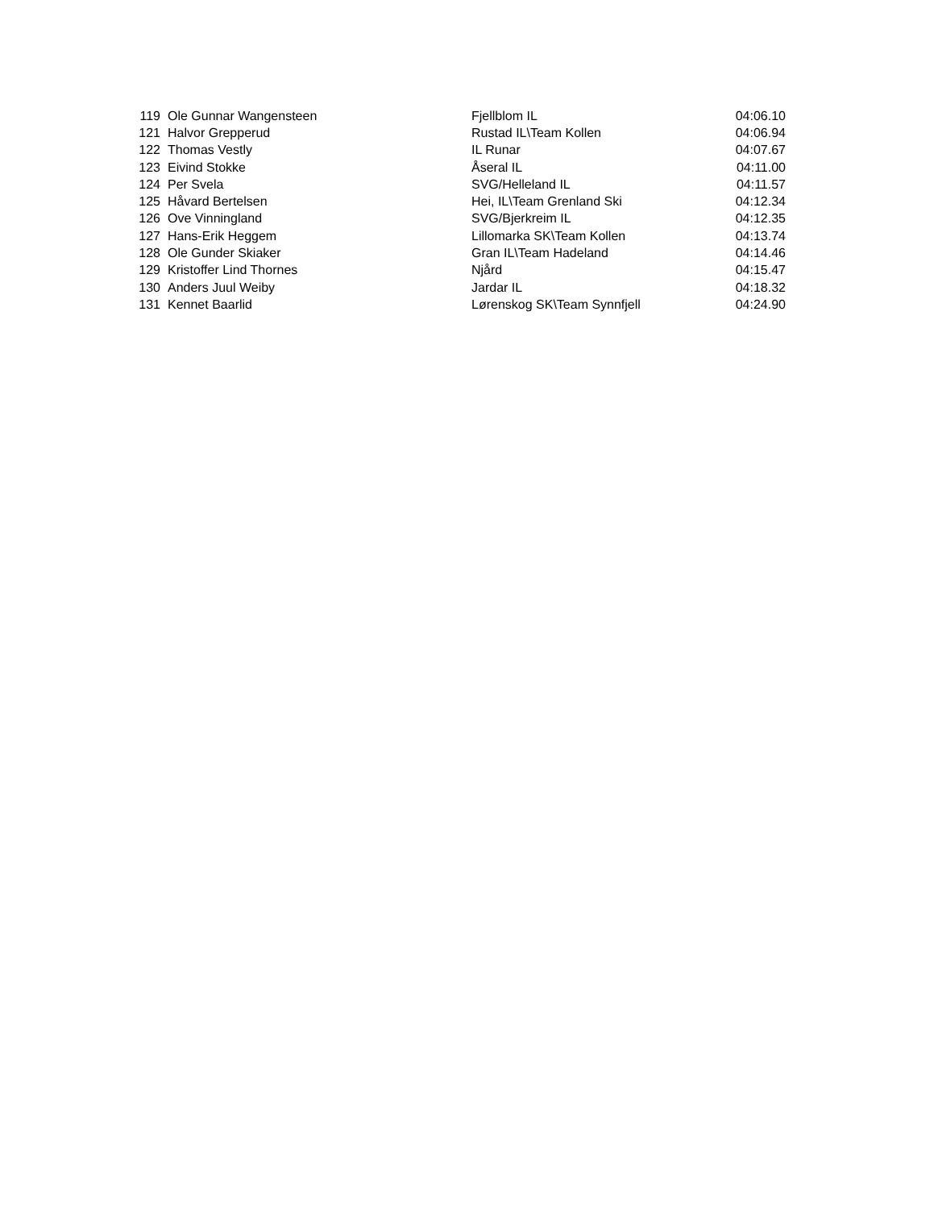| 119 | Ole Gunnar Wangensteen | Fjellblom IL | 04:06.10 |
| 121 | Halvor Grepperud | Rustad IL\Team Kollen | 04:06.94 |
| 122 | Thomas Vestly | IL Runar | 04:07.67 |
| 123 | Eivind Stokke | Åseral IL | 04:11.00 |
| 124 | Per Svela | SVG/Helleland IL | 04:11.57 |
| 125 | Håvard Bertelsen | Hei, IL\Team Grenland Ski | 04:12.34 |
| 126 | Ove Vinningland | SVG/Bjerkreim IL | 04:12.35 |
| 127 | Hans-Erik Heggem | Lillomarka SK\Team Kollen | 04:13.74 |
| 128 | Ole Gunder Skiaker | Gran IL\Team Hadeland | 04:14.46 |
| 129 | Kristoffer Lind Thornes | Njård | 04:15.47 |
| 130 | Anders Juul Weiby | Jardar IL | 04:18.32 |
| 131 | Kennet Baarlid | Lørenskog SK\Team Synnfjell | 04:24.90 |